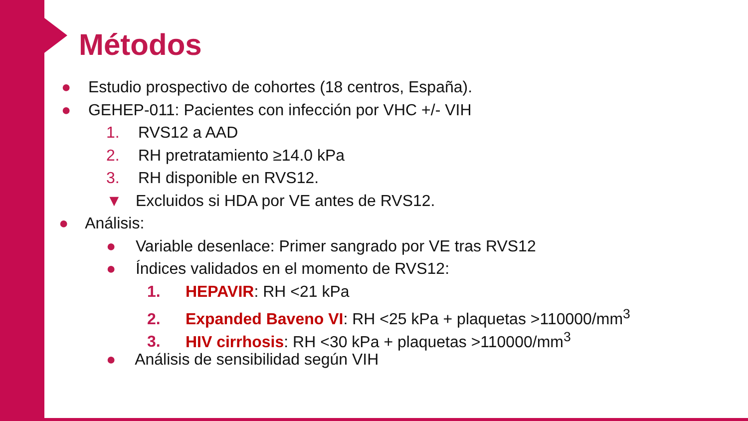Métodos
● Estudio prospectivo de cohortes (18 centros, España).
● GEHEP-011: Pacientes con infección por VHC +/- VIH
1. RVS12 a AAD
2. RH pretratamiento ≥14.0 kPa
3. RH disponible en RVS12.
▼ Excluidos si HDA por VE antes de RVS12.
● Análisis:
● Variable desenlace: Primer sangrado por VE tras RVS12
● Índices validados en el momento de RVS12:
1. HEPAVIR: RH <21 kPa
2. Expanded Baveno VI: RH <25 kPa + plaquetas >110000/mm<sup>3</sup>
3. HIV cirrhosis: RH <30 kPa + plaquetas >110000/mm<sup>3</sup>
● Análisis de sensibilidad según VIH